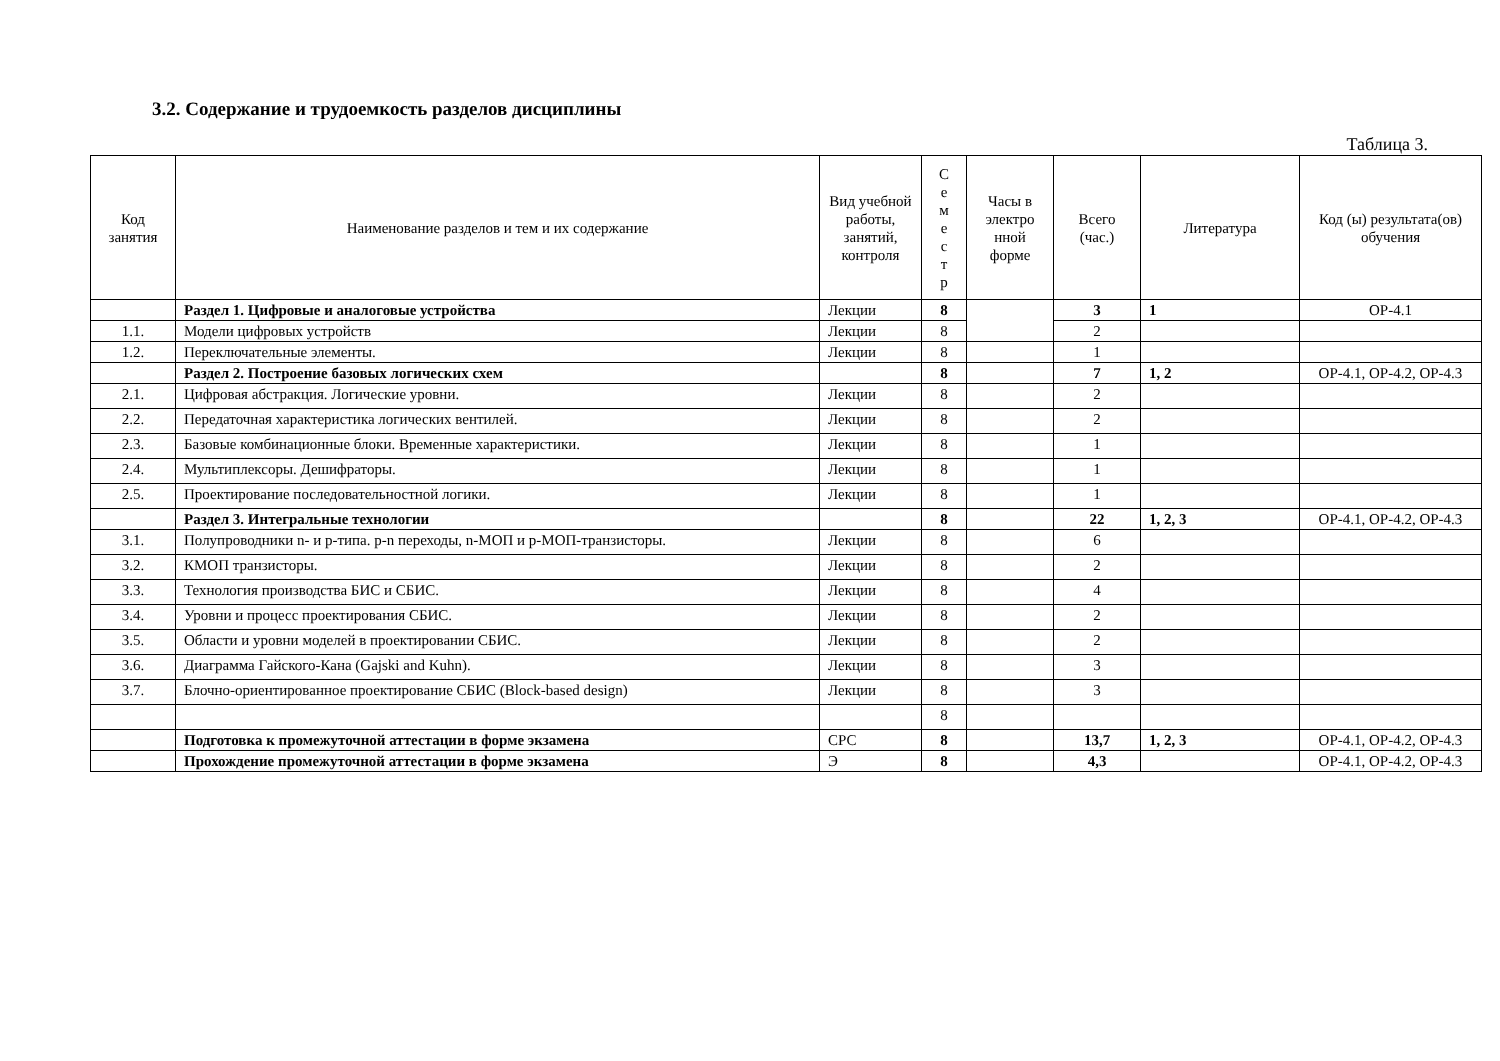3.2. Содержание и трудоемкость разделов дисциплины
Таблица 3.
| Код занятия | Наименование разделов и тем и их содержание | Вид учебной работы, занятий, контроля | С е м е с т р | Часы в электро нной форме | Всего (час.) | Литература | Код (ы) результата(ов) обучения |
| --- | --- | --- | --- | --- | --- | --- | --- |
| | Раздел 1. Цифровые и аналоговые устройства | Лекции | 8 | | 3 | 1 | ОР-4.1 |
| 1.1. | Модели цифровых устройств | Лекции | 8 | | 2 | | |
| 1.2. | Переключательные элементы. | Лекции | 8 | | 1 | | |
| | Раздел 2. Построение базовых логических схем | | 8 | | 7 | 1, 2 | ОР-4.1, ОР-4.2, ОР-4.3 |
| 2.1. | Цифровая абстракция. Логические уровни. | Лекции | 8 | | 2 | | |
| 2.2. | Передаточная характеристика логических вентилей. | Лекции | 8 | | 2 | | |
| 2.3. | Базовые комбинационные блоки. Временные характеристики. | Лекции | 8 | | 1 | | |
| 2.4. | Мультиплексоры. Дешифраторы. | Лекции | 8 | | 1 | | |
| 2.5. | Проектирование последовательностной логики. | Лекции | 8 | | 1 | | |
| | Раздел 3. Интегральные технологии | | 8 | | 22 | 1, 2, 3 | ОР-4.1, ОР-4.2, ОР-4.3 |
| 3.1. | Полупроводники n- и p-типа. p-n переходы, n-МОП и p-МОП-транзисторы. | Лекции | 8 | | 6 | | |
| 3.2. | КМОП транзисторы. | Лекции | 8 | | 2 | | |
| 3.3. | Технология производства БИС и СБИС. | Лекции | 8 | | 4 | | |
| 3.4. | Уровни и процесс проектирования СБИС. | Лекции | 8 | | 2 | | |
| 3.5. | Области и уровни моделей в проектировании СБИС. | Лекции | 8 | | 2 | | |
| 3.6. | Диаграмма Гайского-Кана (Gajski and Kuhn). | Лекции | 8 | | 3 | | |
| 3.7. | Блочно-ориентированное проектирование СБИС (Block-based design) | Лекции | 8 | | 3 | | |
| | | | 8 | | | | |
| | Подготовка к промежуточной аттестации в форме экзамена | СРС | 8 | | 13,7 | 1, 2, 3 | ОР-4.1, ОР-4.2, ОР-4.3 |
| | Прохождение промежуточной аттестации в форме экзамена | Э | 8 | | 4,3 | | ОР-4.1, ОР-4.2, ОР-4.3 |